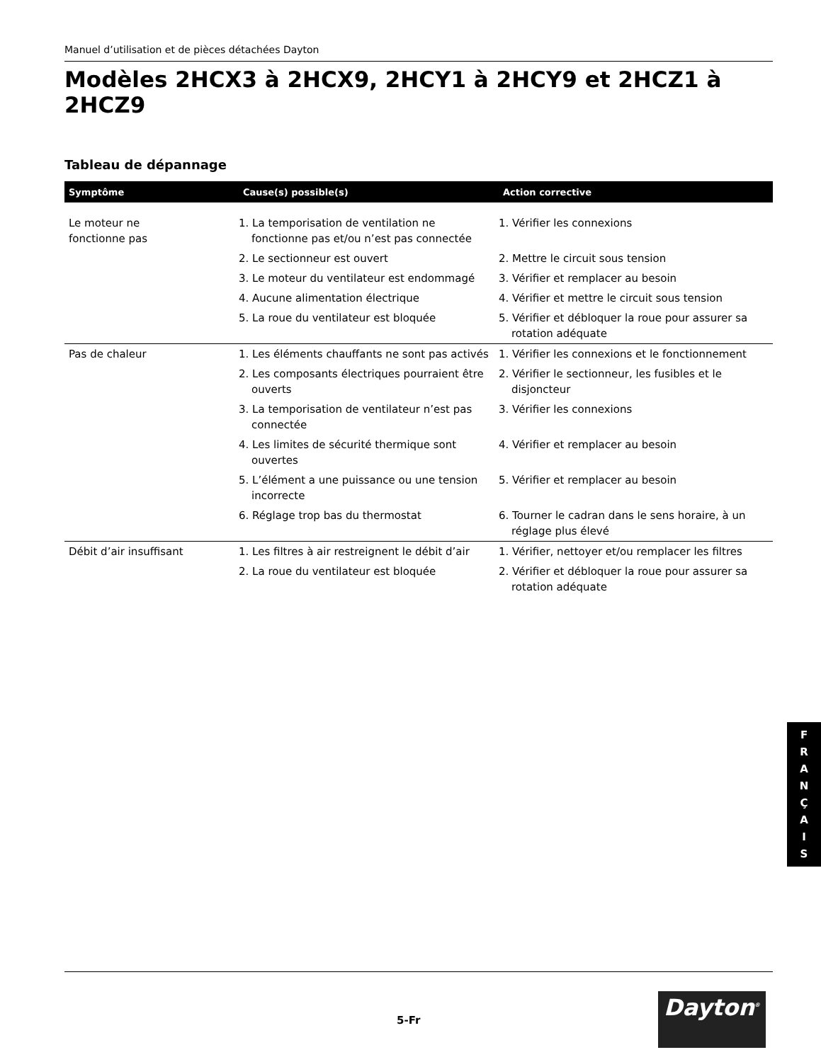Manuel d’utilisation et de pièces détachées Dayton
Modèles 2HCX3 à 2HCX9, 2HCY1 à 2HCY9 et 2HCZ1 à 2HCZ9
Tableau de dépannage
| Symptôme | Cause(s) possible(s) | Action corrective |
| --- | --- | --- |
| Le moteur ne fonctionne pas | 1. La temporisation de ventilation ne fonctionne pas et/ou n’est pas connectée | 1. Vérifier les connexions |
| | 2. Le sectionneur est ouvert | 2. Mettre le circuit sous tension |
| | 3. Le moteur du ventilateur est endommagé | 3. Vérifier et remplacer au besoin |
| | 4. Aucune alimentation électrique | 4. Vérifier et mettre le circuit sous tension |
| | 5. La roue du ventilateur est bloquée | 5. Vérifier et débloquer la roue pour assurer sa rotation adéquate |
| Pas de chaleur | 1. Les éléments chauffants ne sont pas activés | 1. Vérifier les connexions et le fonctionnement |
| | 2. Les composants électriques pourraient être ouverts | 2. Vérifier le sectionneur, les fusibles et le disjoncteur |
| | 3. La temporisation de ventilateur n’est pas connectée | 3. Vérifier les connexions |
| | 4. Les limites de sécurité thermique sont ouvertes | 4. Vérifier et remplacer au besoin |
| | 5. L’élément a une puissance ou une tension incorrecte | 5. Vérifier et remplacer au besoin |
| | 6. Réglage trop bas du thermostat | 6. Tourner le cadran dans le sens horaire, à un réglage plus élevé |
| Débit d’air insuffisant | 1. Les filtres à air restreignent le débit d’air | 1. Vérifier, nettoyer et/ou remplacer les filtres |
| | 2. La roue du ventilateur est bloquée | 2. Vérifier et débloquer la roue pour assurer sa rotation adéquate |
F
R
A
N
Ç
A
I
S
Dayton<sup>®</sup>
5-Fr